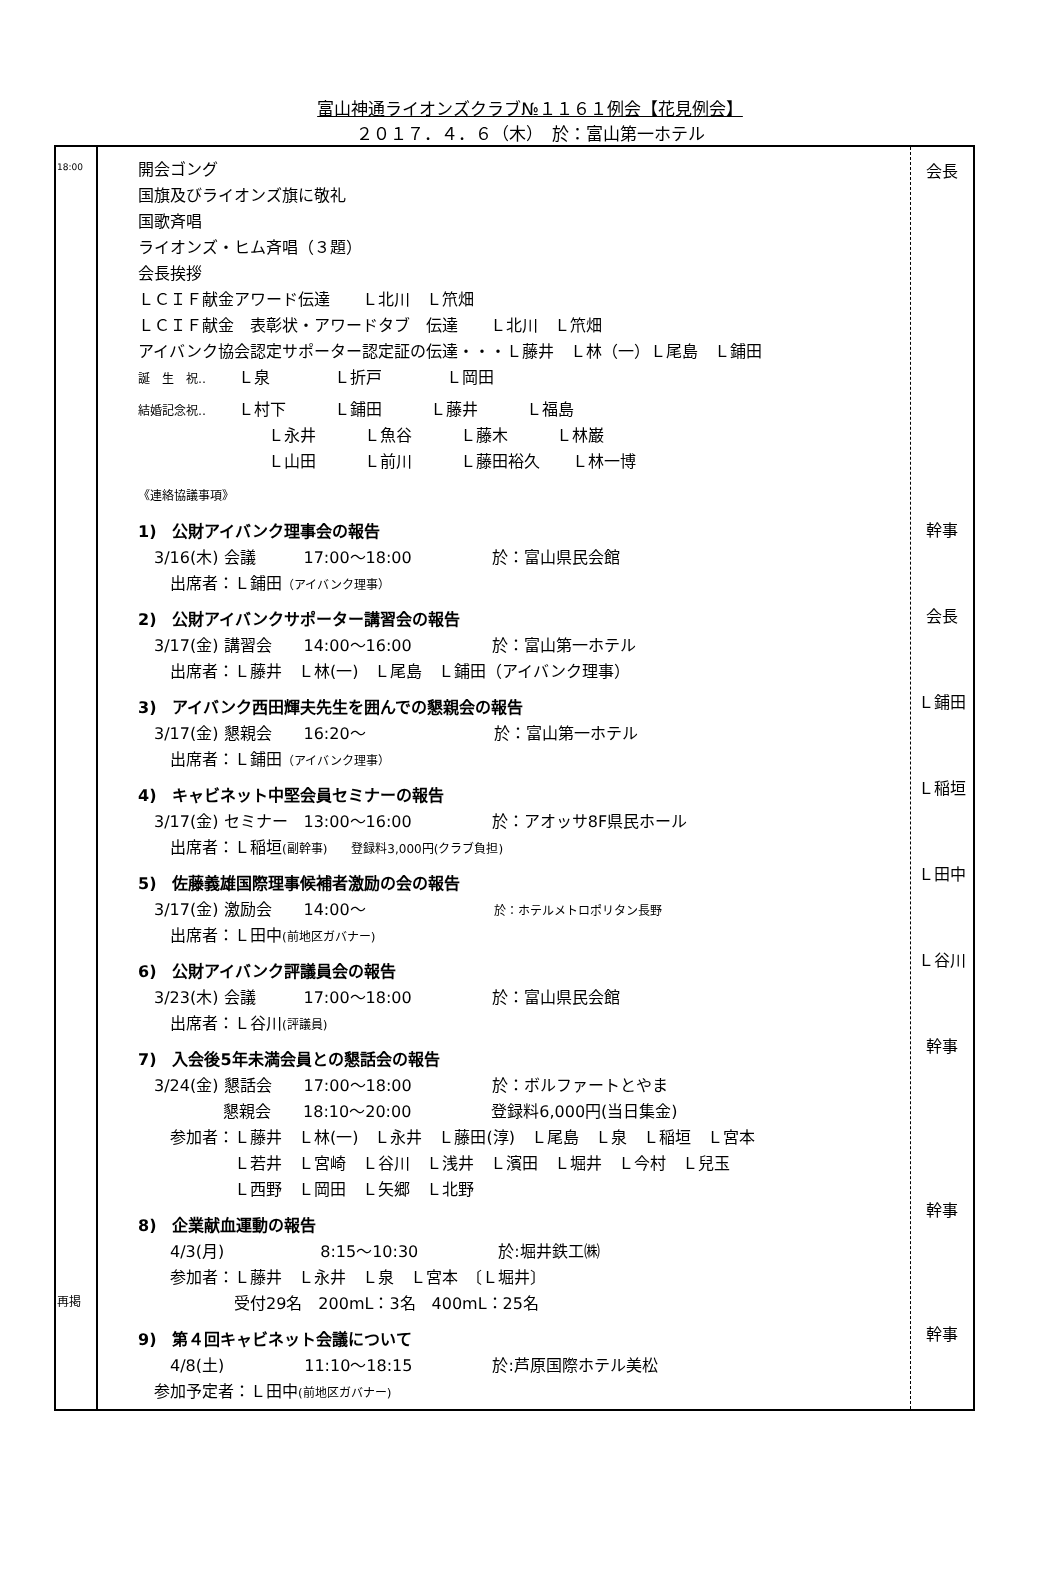富山神通ライオンズクラブ№１１６１例会【花見例会】
２０１７．４．６（木）　於：富山第一ホテル
| 18:00 再掲 | 開会ゴング 国旗及びライオンズ旗に敬礼 国歌斉唱 ライオンズ・ヒム斉唱（３題） 会長挨拶 ＬＣＩＦ献金アワード伝達 Ｌ北川 Ｌ笊畑 ＬＣＩＦ献金 表彰状・アワードタブ 伝達 Ｌ北川 Ｌ笊畑 アイバンク協会認定サポーター認定証の伝達・・・Ｌ藤井 Ｌ林（一）Ｌ尾島 Ｌ鋪田 誕 生 祝‥ Ｌ泉 Ｌ折戸 Ｌ岡田 結婚記念祝‥ Ｌ村下 Ｌ鋪田 Ｌ藤井 Ｌ福島 Ｌ永井 Ｌ魚谷 Ｌ藤木 Ｌ林巌 Ｌ山田 Ｌ前川 Ｌ藤田裕久 Ｌ林一博 《連絡協議事項》 1) 公財アイバンク理事会の報告 3/16(木) 会議 17:00～18:00 於：富山県民会館 出席者：Ｌ鋪田 （アイバンク理事） 2) 公財アイバンクサポーター講習会の報告 3/17(金) 講習会 14:00～16:00 於：富山第一ホテル 出席者：Ｌ藤井 Ｌ林(一) Ｌ尾島 Ｌ鋪田（アイバンク理事） 3) アイバンク西田輝夫先生を囲んでの懇親会の報告 3/17(金) 懇親会 16:20～ 於：富山第一ホテル 出席者：Ｌ鋪田 （アイバンク理事） 4) キャビネット中堅会員セミナーの報告 3/17(金) セミナー 13:00～16:00 於：アオッサ8F県民ホール 出席者：Ｌ稲垣 (副幹事) 登録料3,000円(クラブ負担) 5) 佐藤義雄国際理事候補者激励の会の報告 3/17(金) 激励会 14:00～ 於：ホテルメトロポリタン長野 出席者：Ｌ田中 (前地区ガバナー) 6) 公財アイバンク評議員会の報告 3/23(木) 会議 17:00～18:00 於：富山県民会館 出席者：Ｌ谷川 (評議員) 7) 入会後5年未満会員との懇話会の報告 3/24(金) 懇話会 17:00～18:00 於：ボルファートとやま 懇親会 18:10～20:00 登録料6,000円(当日集金) 参加者：Ｌ藤井 Ｌ林(一) Ｌ永井 Ｌ藤田(淳) Ｌ尾島 Ｌ泉 Ｌ稲垣 Ｌ宮本 Ｌ若井 Ｌ宮崎 Ｌ谷川 Ｌ浅井 Ｌ濱田 Ｌ堀井 Ｌ今村 Ｌ兒玉 Ｌ西野 Ｌ岡田 Ｌ矢郷 Ｌ北野 8) 企業献血運動の報告 4/3(月) 8:15～10:30 於:堀井鉄工㈱ 参加者：Ｌ藤井 Ｌ永井 Ｌ泉 Ｌ宮本 〔Ｌ堀井〕 受付29名 200mL：3名 400mL：25名 9) 第４回キャビネット会議について 4/8(土) 11:10～18:15 於:芦原国際ホテル美松 参加予定者：Ｌ田中 (前地区ガバナー) | 会長 幹事 会長 Ｌ鋪田 Ｌ稲垣 Ｌ田中 Ｌ谷川 幹事 幹事 幹事 |